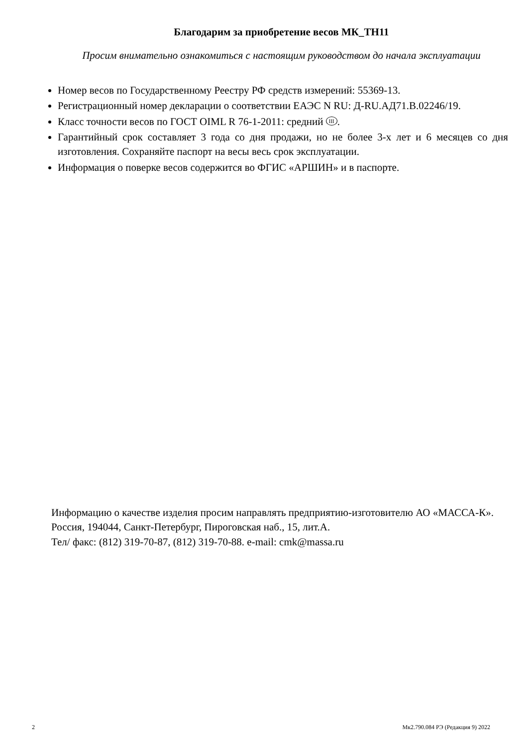Благодарим за приобретение весов МК_ТН11
Просим внимательно ознакомиться с настоящим руководством до начала эксплуатации
Номер весов по Государственному Реестру РФ средств измерений: 55369-13.
Регистрационный номер декларации о соответствии ЕАЭС N RU: Д-RU.АД71.В.02246/19.
Класс точности весов по ГОСТ OIML R 76-1-2011: средний III.
Гарантийный срок составляет 3 года со дня продажи, но не более 3-х лет и 6 месяцев со дня изготовления. Сохраняйте паспорт на весы весь срок эксплуатации.
Информация о поверке весов содержится во ФГИС «АРШИН» и в паспорте.
Информацию о качестве изделия просим направлять предприятию-изготовителю АО «МАССА-К».
Россия, 194044, Санкт-Петербург, Пироговская наб., 15, лит.А.
Тел/ факс: (812) 319-70-87, (812) 319-70-88. e-mail: cmk@massa.ru
2 Мк2.790.084 РЭ (Редакция 9) 2022